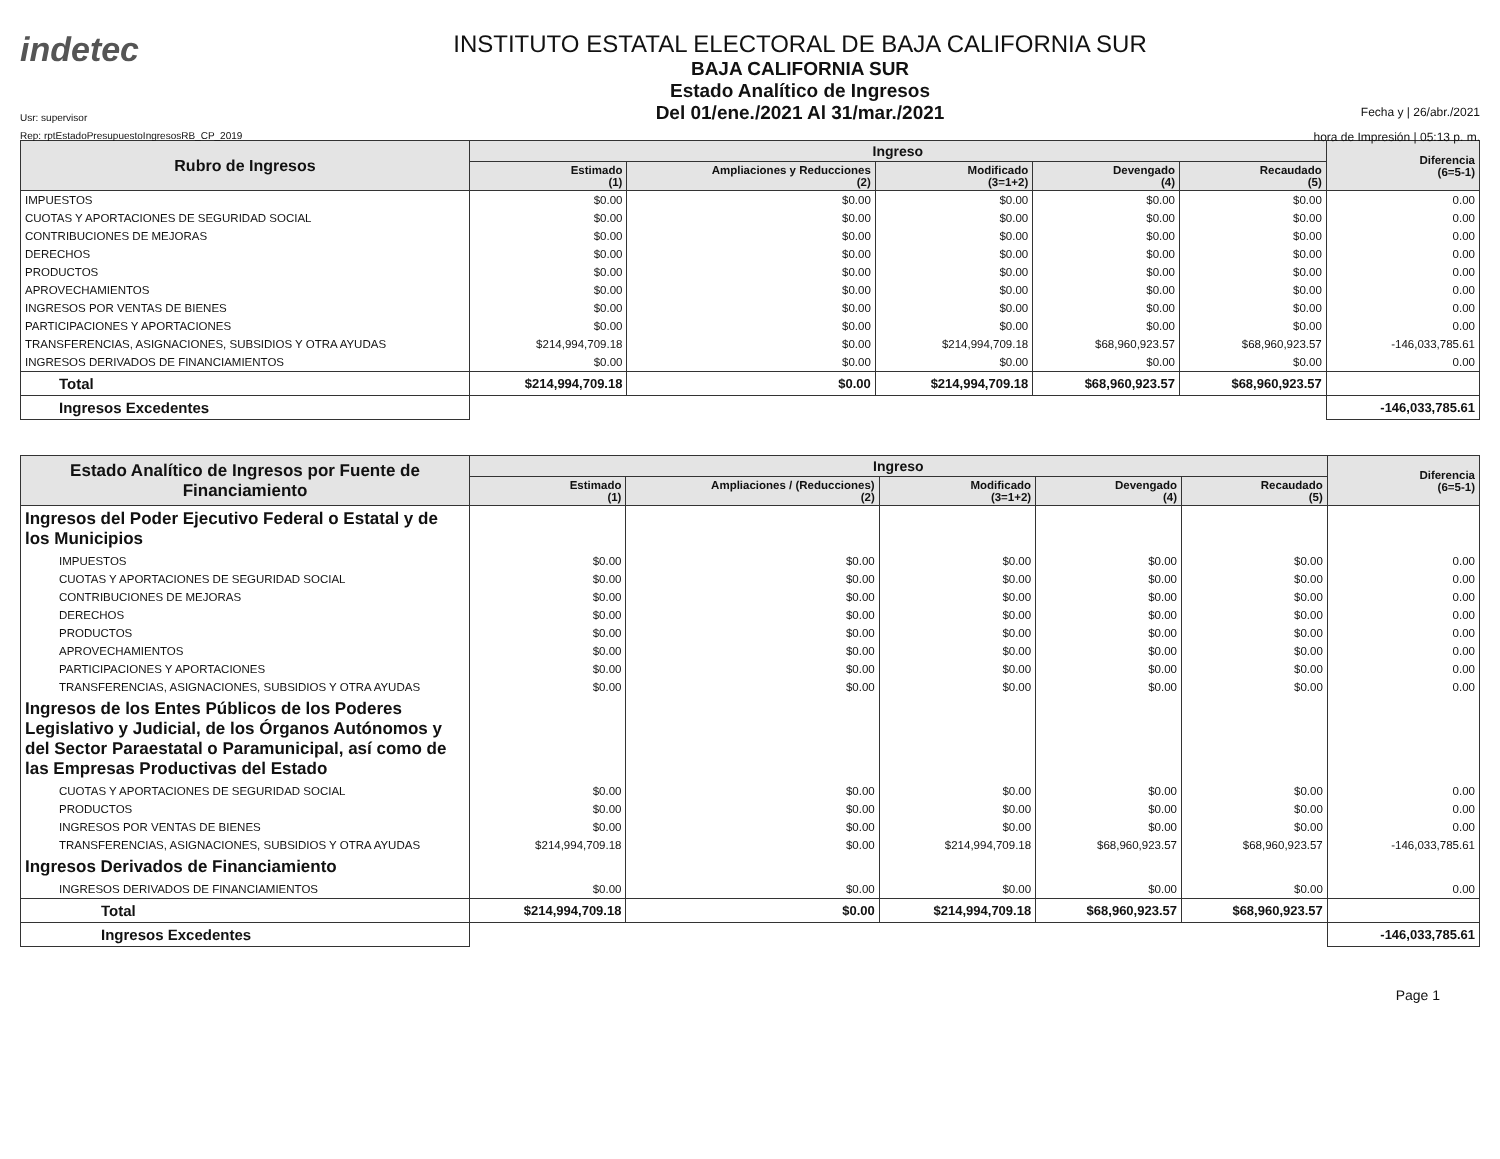indetec
Usr: supervisor
Rep: rptEstadoPresupuestoIngresosRB_CP_2019
INSTITUTO ESTATAL ELECTORAL DE BAJA CALIFORNIA SUR
BAJA CALIFORNIA SUR
Estado Analítico de Ingresos
Del 01/ene./2021 Al 31/mar./2021
Fecha y | 26/abr./2021
hora de Impresión | 05:13 p. m.
| Rubro de Ingresos | Ingreso | | | | | Diferencia (6=5-1) |
| --- | --- | --- | --- | --- | --- | --- |
| | Estimado (1) | Ampliaciones y Reducciones (2) | Modificado (3=1+2) | Devengado (4) | Recaudado (5) | |
| IMPUESTOS | $0.00 | $0.00 | $0.00 | $0.00 | $0.00 | 0.00 |
| CUOTAS Y APORTACIONES DE SEGURIDAD SOCIAL | $0.00 | $0.00 | $0.00 | $0.00 | $0.00 | 0.00 |
| CONTRIBUCIONES DE MEJORAS | $0.00 | $0.00 | $0.00 | $0.00 | $0.00 | 0.00 |
| DERECHOS | $0.00 | $0.00 | $0.00 | $0.00 | $0.00 | 0.00 |
| PRODUCTOS | $0.00 | $0.00 | $0.00 | $0.00 | $0.00 | 0.00 |
| APROVECHAMIENTOS | $0.00 | $0.00 | $0.00 | $0.00 | $0.00 | 0.00 |
| INGRESOS POR VENTAS DE BIENES | $0.00 | $0.00 | $0.00 | $0.00 | $0.00 | 0.00 |
| PARTICIPACIONES Y APORTACIONES | $0.00 | $0.00 | $0.00 | $0.00 | $0.00 | 0.00 |
| TRANSFERENCIAS, ASIGNACIONES, SUBSIDIOS Y OTRA AYUDAS | $214,994,709.18 | $0.00 | $214,994,709.18 | $68,960,923.57 | $68,960,923.57 | -146,033,785.61 |
| INGRESOS DERIVADOS DE FINANCIAMIENTOS | $0.00 | $0.00 | $0.00 | $0.00 | $0.00 | 0.00 |
| Total | $214,994,709.18 | $0.00 | $214,994,709.18 | $68,960,923.57 | $68,960,923.57 | |
| Ingresos Excedentes | | | | | | -146,033,785.61 |
| Estado Analítico de Ingresos por Fuente de Financiamiento | Ingreso | | | | | Diferencia (6=5-1) |
| --- | --- | --- | --- | --- | --- | --- |
| | Estimado (1) | Ampliaciones / (Reducciones) (2) | Modificado (3=1+2) | Devengado (4) | Recaudado (5) | |
| Ingresos del Poder Ejecutivo Federal o Estatal y de los Municipios | | | | | | |
| IMPUESTOS | $0.00 | $0.00 | $0.00 | $0.00 | $0.00 | 0.00 |
| CUOTAS Y APORTACIONES DE SEGURIDAD SOCIAL | $0.00 | $0.00 | $0.00 | $0.00 | $0.00 | 0.00 |
| CONTRIBUCIONES DE MEJORAS | $0.00 | $0.00 | $0.00 | $0.00 | $0.00 | 0.00 |
| DERECHOS | $0.00 | $0.00 | $0.00 | $0.00 | $0.00 | 0.00 |
| PRODUCTOS | $0.00 | $0.00 | $0.00 | $0.00 | $0.00 | 0.00 |
| APROVECHAMIENTOS | $0.00 | $0.00 | $0.00 | $0.00 | $0.00 | 0.00 |
| PARTICIPACIONES Y APORTACIONES | $0.00 | $0.00 | $0.00 | $0.00 | $0.00 | 0.00 |
| TRANSFERENCIAS, ASIGNACIONES, SUBSIDIOS Y OTRA AYUDAS | $0.00 | $0.00 | $0.00 | $0.00 | $0.00 | 0.00 |
| Ingresos de los Entes Públicos de los Poderes Legislativo y Judicial, de los Órganos Autónomos y del Sector Paraestatal o Paramunicipal, así como de las Empresas Productivas del Estado | | | | | | |
| CUOTAS Y APORTACIONES DE SEGURIDAD SOCIAL | $0.00 | $0.00 | $0.00 | $0.00 | $0.00 | 0.00 |
| PRODUCTOS | $0.00 | $0.00 | $0.00 | $0.00 | $0.00 | 0.00 |
| INGRESOS POR VENTAS DE BIENES | $0.00 | $0.00 | $0.00 | $0.00 | $0.00 | 0.00 |
| TRANSFERENCIAS, ASIGNACIONES, SUBSIDIOS Y OTRA AYUDAS | $214,994,709.18 | $0.00 | $214,994,709.18 | $68,960,923.57 | $68,960,923.57 | -146,033,785.61 |
| Ingresos Derivados de Financiamiento | | | | | | |
| INGRESOS DERIVADOS DE FINANCIAMIENTOS | $0.00 | $0.00 | $0.00 | $0.00 | $0.00 | 0.00 |
| Total | $214,994,709.18 | $0.00 | $214,994,709.18 | $68,960,923.57 | $68,960,923.57 | |
| Ingresos Excedentes | | | | | | -146,033,785.61 |
Page 1